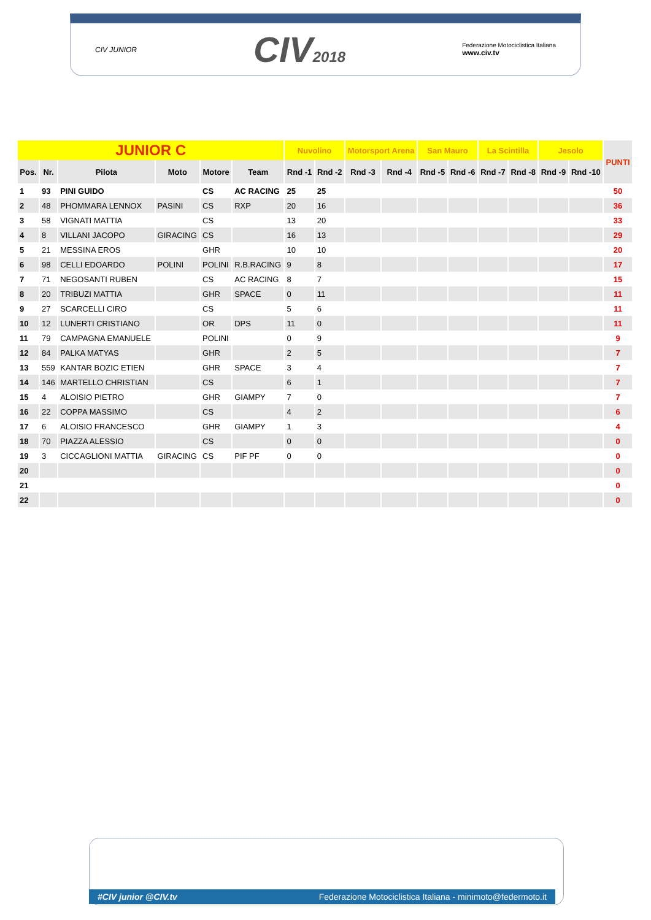CIV JUNIOR CIV2018 Federazione Motociclistica Italiana
www.civ.tv
| JUNIOR C | | | | | | Nuvolino | | Motorsport Arena | | San Mauro | | La Scintilla | | Jesolo | | PUNTI |
| --- | --- | --- | --- | --- | --- | --- | --- | --- | --- | --- | --- | --- | --- | --- | --- | --- |
| Pos. | Nr. | Pilota | Moto | Motore | Team | Rnd -1 | Rnd -2 | Rnd -3 | Rnd -4 | Rnd -5 | Rnd -6 | Rnd -7 | Rnd -8 | Rnd -9 | Rnd -10 | |
| 1 | 93 | PINI GUIDO | | CS | AC RACING | 25 | 25 | | | | | | | | | 50 |
| 2 | 48 | PHOMMARA LENNOX | PASINI | CS | RXP | 20 | 16 | | | | | | | | | 36 |
| 3 | 58 | VIGNATI MATTIA | | CS | | 13 | 20 | | | | | | | | | 33 |
| 4 | 8 | VILLANI JACOPO | GIRACING | CS | | 16 | 13 | | | | | | | | | 29 |
| 5 | 21 | MESSINA EROS | | GHR | | 10 | 10 | | | | | | | | | 20 |
| 6 | 98 | CELLI EDOARDO | POLINI | POLINI | R.B.RACING | 9 | 8 | | | | | | | | | 17 |
| 7 | 71 | NEGOSANTI RUBEN | | CS | AC RACING | 8 | 7 | | | | | | | | | 15 |
| 8 | 20 | TRIBUZI MATTIA | | GHR | SPACE | 0 | 11 | | | | | | | | | 11 |
| 9 | 27 | SCARCELLI CIRO | | CS | | 5 | 6 | | | | | | | | | 11 |
| 10 | 12 | LUNERTI CRISTIANO | | OR | DPS | 11 | 0 | | | | | | | | | 11 |
| 11 | 79 | CAMPAGNA EMANUELE | | POLINI | | 0 | 9 | | | | | | | | | 9 |
| 12 | 84 | PALKA MATYAS | | GHR | | 2 | 5 | | | | | | | | | 7 |
| 13 | 559 | KANTAR BOZIC ETIEN | | GHR | SPACE | 3 | 4 | | | | | | | | | 7 |
| 14 | 146 | MARTELLO CHRISTIAN | | CS | | 6 | 1 | | | | | | | | | 7 |
| 15 | 4 | ALOISIO PIETRO | | GHR | GIAMPY | 7 | 0 | | | | | | | | | 7 |
| 16 | 22 | COPPA MASSIMO | | CS | | 4 | 2 | | | | | | | | | 6 |
| 17 | 6 | ALOISIO FRANCESCO | | GHR | GIAMPY | 1 | 3 | | | | | | | | | 4 |
| 18 | 70 | PIAZZA ALESSIO | | CS | | 0 | 0 | | | | | | | | | 0 |
| 19 | 3 | CICCAGLIONI MATTIA | GIRACING | CS | PIF PF | 0 | 0 | | | | | | | | | 0 |
| 20 | | | | | | | | | | | | | | | | 0 |
| 21 | | | | | | | | | | | | | | | | 0 |
| 22 | | | | | | | | | | | | | | | | 0 |
#CIV junior @CIV.tv Federazione Motociclistica Italiana - minimoto@federmoto.it